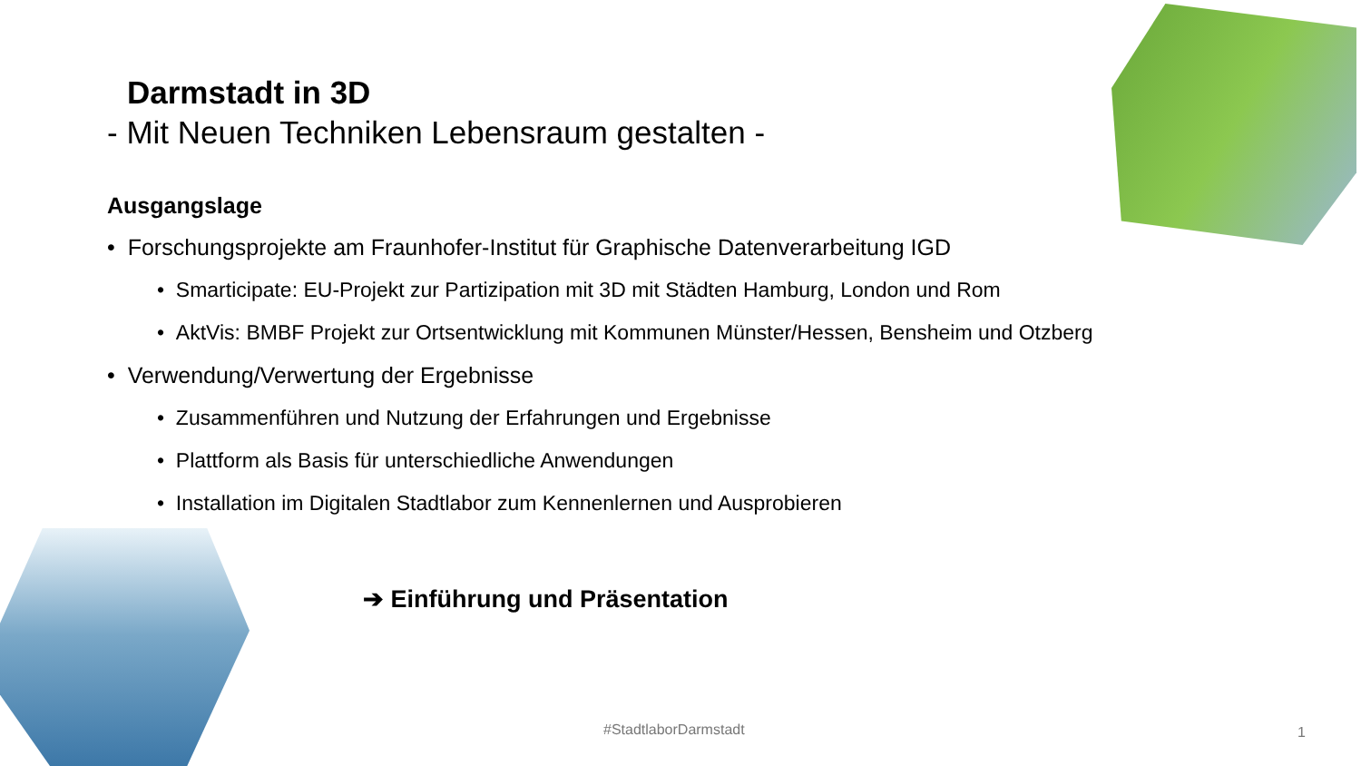Darmstadt in 3D
- Mit Neuen Techniken Lebensraum gestalten -
Ausgangslage
• Forschungsprojekte am Fraunhofer-Institut für Graphische Datenverarbeitung IGD
• Smarticipate: EU-Projekt zur Partizipation mit 3D mit Städten Hamburg, London und Rom
• AktVis: BMBF Projekt zur Ortsentwicklung mit Kommunen Münster/Hessen, Bensheim und Otzberg
• Verwendung/Verwertung der Ergebnisse
• Zusammenführen und Nutzung der Erfahrungen und Ergebnisse
• Plattform als Basis für unterschiedliche Anwendungen
• Installation im Digitalen Stadtlabor zum Kennenlernen und Ausprobieren
➔ Einführung und Präsentation
#StadtlaborDarmstadt 1